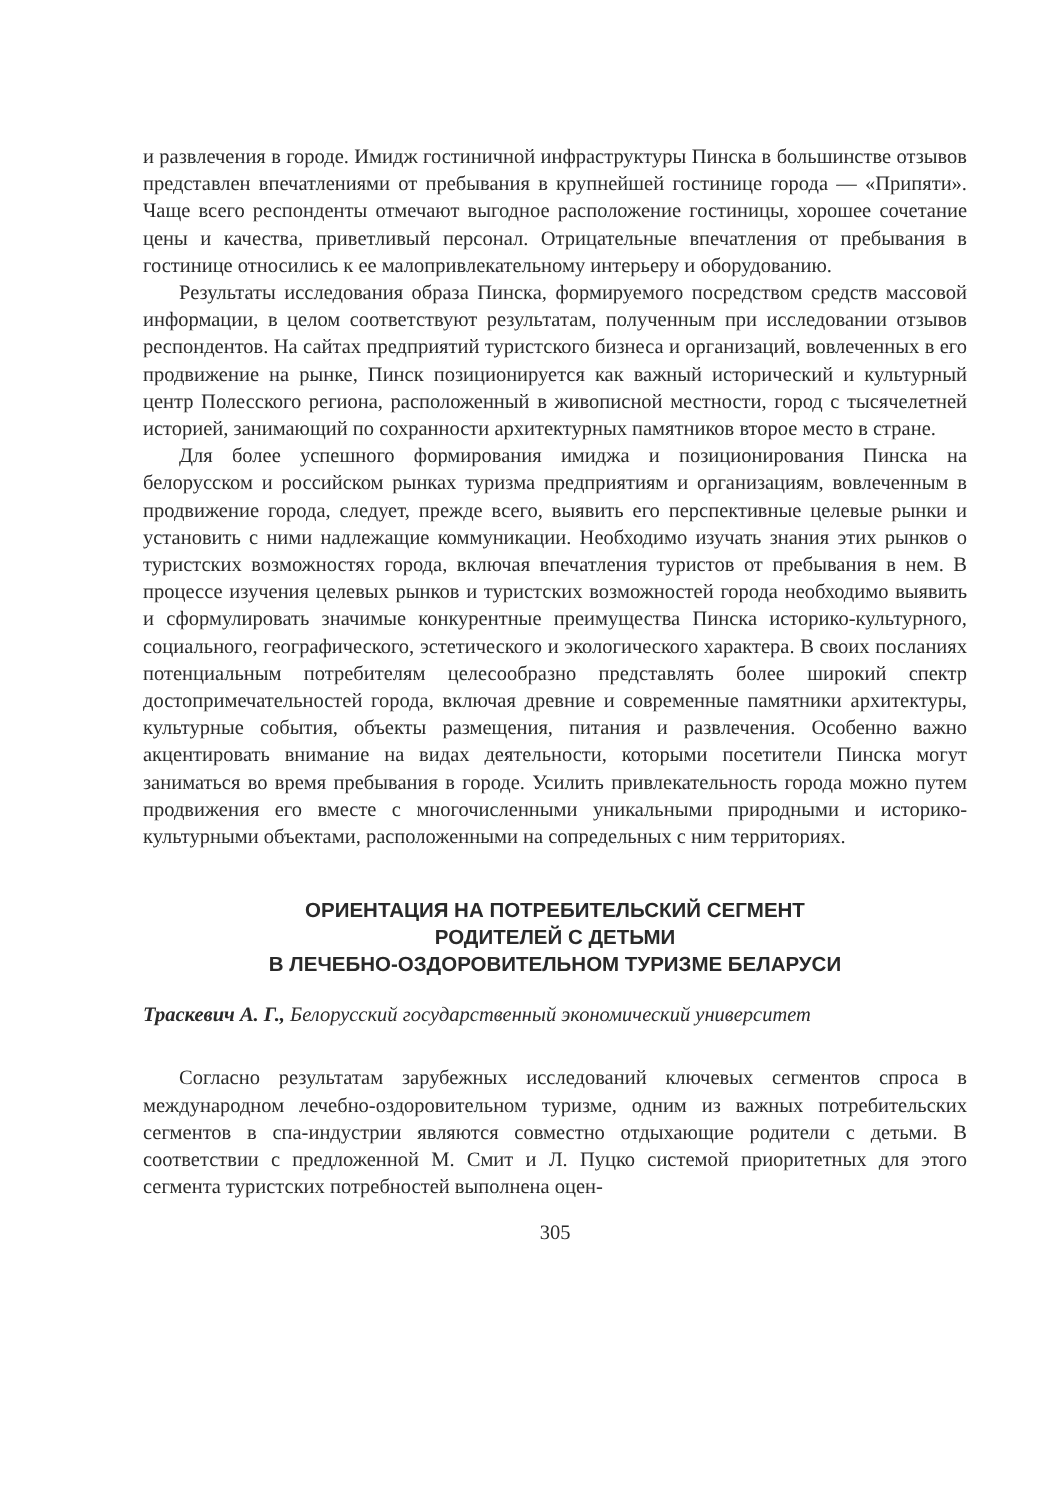и развлечения в городе. Имидж гостиничной инфраструктуры Пинска в большинстве отзывов представлен впечатлениями от пребывания в крупнейшей гостинице города — «Припяти». Чаще всего респонденты отмечают выгодное расположение гостиницы, хорошее сочетание цены и качества, приветливый персонал. Отрицательные впечатления от пребывания в гостинице относились к ее малопривлекательному интерьеру и оборудованию.
Результаты исследования образа Пинска, формируемого посредством средств массовой информации, в целом соответствуют результатам, полученным при исследовании отзывов респондентов. На сайтах предприятий туристского бизнеса и организаций, вовлеченных в его продвижение на рынке, Пинск позиционируется как важный исторический и культурный центр Полесского региона, расположенный в живописной местности, город с тысячелетней историей, занимающий по сохранности архитектурных памятников второе место в стране.
Для более успешного формирования имиджа и позиционирования Пинска на белорусском и российском рынках туризма предприятиям и организациям, вовлеченным в продвижение города, следует, прежде всего, выявить его перспективные целевые рынки и установить с ними надлежащие коммуникации. Необходимо изучать знания этих рынков о туристских возможностях города, включая впечатления туристов от пребывания в нем. В процессе изучения целевых рынков и туристских возможностей города необходимо выявить и сформулировать значимые конкурентные преимущества Пинска историко-культурного, социального, географического, эстетического и экологического характера. В своих посланиях потенциальным потребителям целесообразно представлять более широкий спектр достопримечательностей города, включая древние и современные памятники архитектуры, культурные события, объекты размещения, питания и развлечения. Особенно важно акцентировать внимание на видах деятельности, которыми посетители Пинска могут заниматься во время пребывания в городе. Усилить привлекательность города можно путем продвижения его вместе с многочисленными уникальными природными и историко-культурными объектами, расположенными на сопредельных с ним территориях.
ОРИЕНТАЦИЯ НА ПОТРЕБИТЕЛЬСКИЙ СЕГМЕНТ
РОДИТЕЛЕЙ С ДЕТЬМИ
В ЛЕЧЕБНО-ОЗДОРОВИТЕЛЬНОМ ТУРИЗМЕ БЕЛАРУСИ
Траскевич А. Г., Белорусский государственный экономический университет
Согласно результатам зарубежных исследований ключевых сегментов спроса в международном лечебно-оздоровительном туризме, одним из важных потребительских сегментов в спа-индустрии являются совместно отдыхающие родители с детьми. В соответствии с предложенной М. Смит и Л. Пуцко системой приоритетных для этого сегмента туристских потребностей выполнена оцен-
305